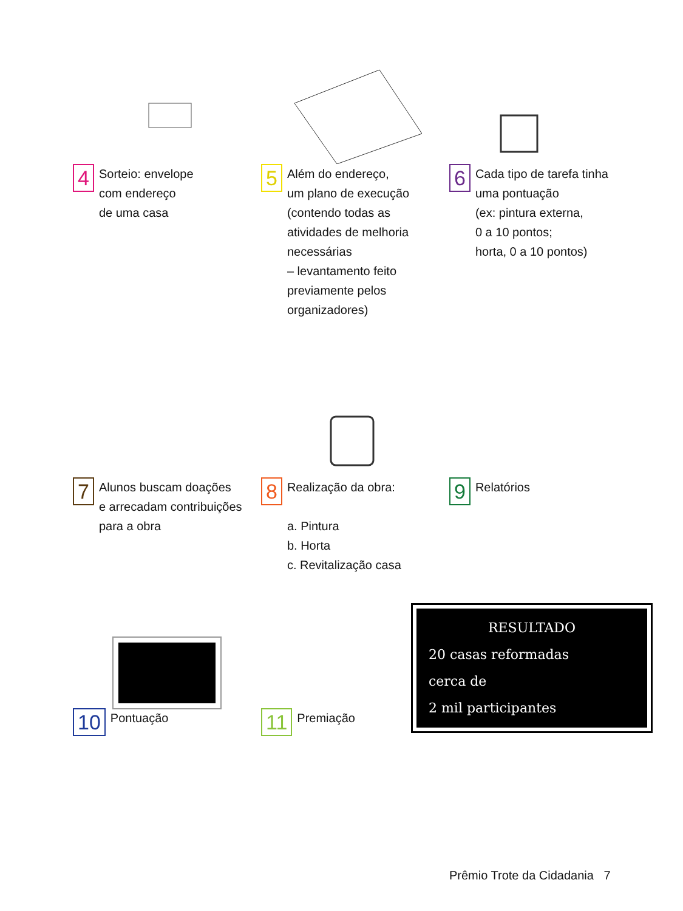4
Sorteio: envelope
com endereço
de uma casa
5
Além do endereço,
um plano de execução
(contendo todas as
atividades de melhoria
necessárias
– levantamento feito
previamente pelos
organizadores)
6
Cada tipo de tarefa tinha
uma pontuação
(ex: pintura externa,
0 a 10 pontos;
horta, 0 a 10 pontos)
7
Alunos buscam doações
e arrecadam contribuições
para a obra
8
Realização da obra:
a. Pintura
b. Horta
c. Revitalização casa
9
Relatórios
10
Pontuação
11
Premiação
RESULTADO
20 casas reformadas
cerca de
2 mil participantes
Prêmio Trote da Cidadania 7